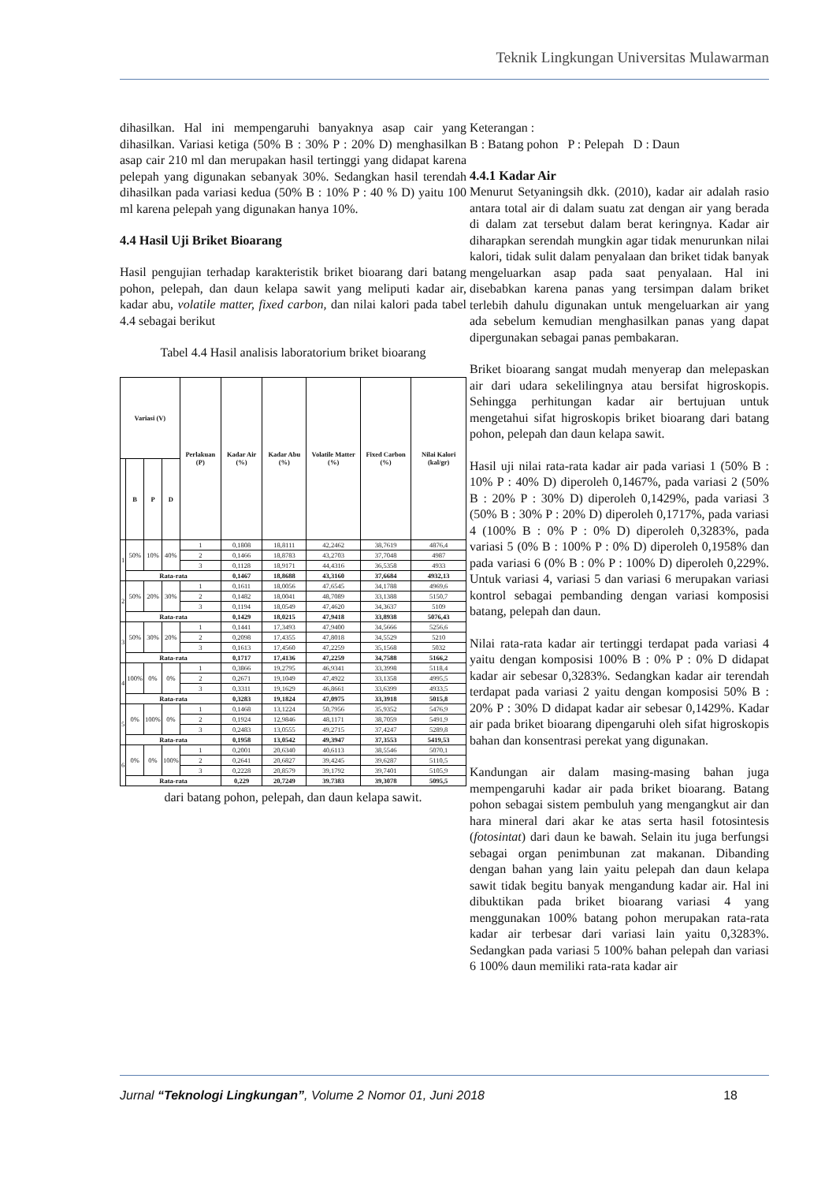Teknik Lingkungan Universitas Mulawarman
dihasilkan. Hal ini mempengaruhi banyaknya asap cair yang dihasilkan. Variasi ketiga (50% B : 30% P : 20% D) menghasilkan asap cair 210 ml dan merupakan hasil tertinggi yang didapat karena pelepah yang digunakan sebanyak 30%. Sedangkan hasil terendah dihasilkan pada variasi kedua (50% B : 10% P : 40 % D) yaitu 100 ml karena pelepah yang digunakan hanya 10%.
4.4 Hasil Uji Briket Bioarang
Hasil pengujian terhadap karakteristik briket bioarang dari batang pohon, pelepah, dan daun kelapa sawit yang meliputi kadar air, kadar abu, volatile matter, fixed carbon, dan nilai kalori pada tabel 4.4 sebagai berikut
Tabel 4.4 Hasil analisis laboratorium briket bioarang
| Variasi (V) | | | | Perlakuan (P) | Kadar Air (%) | Kadar Abu (%) | Volatile Matter (%) | Fixed Carbon (%) | Nilai Kalori (kal/gr) |
| --- | --- | --- | --- | --- | --- | --- | --- | --- | --- |
| | B | P | D | | | | | | |
| 1 | 50% | 10% | 40% | 1 | 0,1808 | 18,8111 | 42,2462 | 38,7619 | 4876,4 |
| | | | | 2 | 0,1466 | 18,8783 | 43,2703 | 37,7048 | 4987 |
| | | | | 3 | 0,1128 | 18,9171 | 44,4316 | 36,5358 | 4933 |
| | Rata-rata | | | | 0,1467 | 18,8688 | 43,3160 | 37,6684 | 4932,13 |
| 2 | 50% | 20% | 30% | 1 | 0,1611 | 18,0056 | 47,6545 | 34,1788 | 4969,6 |
| | | | | 2 | 0,1482 | 18,0041 | 48,7089 | 33,1388 | 5150,7 |
| | | | | 3 | 0,1194 | 18,0549 | 47,4620 | 34,3637 | 5109 |
| | Rata-rata | | | | 0,1429 | 18,0215 | 47,9418 | 33,8938 | 5076,43 |
| 3 | 50% | 30% | 20% | 1 | 0,1441 | 17,3493 | 47,9400 | 34,5666 | 5256,6 |
| | | | | 2 | 0,2098 | 17,4355 | 47,8018 | 34,5529 | 5210 |
| | | | | 3 | 0,1613 | 17,4560 | 47,2259 | 35,1568 | 5032 |
| | Rata-rata | | | | 0,1717 | 17,4136 | 47,2259 | 34,7588 | 5166,2 |
| 4 | 100% | 0% | 0% | 1 | 0,3866 | 19,2795 | 46,9341 | 33,3998 | 5118,4 |
| | | | | 2 | 0,2671 | 19,1049 | 47,4922 | 33,1358 | 4995,5 |
| | | | | 3 | 0,3311 | 19,1629 | 46,8661 | 33,6399 | 4933,5 |
| | Rata-rata | | | | 0,3283 | 19,1824 | 47,0975 | 33,3918 | 5015,8 |
| 5 | 0% | 100% | 0% | 1 | 0,1468 | 13,1224 | 50,7956 | 35,9352 | 5476,9 |
| | | | | 2 | 0,1924 | 12,9846 | 48,1171 | 38,7059 | 5491,9 |
| | | | | 3 | 0,2483 | 13,0555 | 49,2715 | 37,4247 | 5289,8 |
| | Rata-rata | | | | 0,1958 | 13,0542 | 49,3947 | 37,3553 | 5419,53 |
| 6 | 0% | 0% | 100% | 1 | 0,2001 | 20,6340 | 40,6113 | 38,5546 | 5070,1 |
| | | | | 2 | 0,2641 | 20,6827 | 39,4245 | 39,6287 | 5110,5 |
| | | | | 3 | 0,2228 | 20,8579 | 39,1792 | 39,7401 | 5105,9 |
| | Rata-rata | | | | 0,229 | 20,7249 | 39.7383 | 39,3078 | 5095,5 |
dari batang pohon, pelepah, dan daun kelapa sawit.
Keterangan :
B : Batang pohon P : Pelepah D : Daun
4.4.1 Kadar Air
Menurut Setyaningsih dkk. (2010), kadar air adalah rasio antara total air di dalam suatu zat dengan air yang berada di dalam zat tersebut dalam berat keringnya. Kadar air diharapkan serendah mungkin agar tidak menurunkan nilai kalori, tidak sulit dalam penyalaan dan briket tidak banyak mengeluarkan asap pada saat penyalaan. Hal ini disebabkan karena panas yang tersimpan dalam briket terlebih dahulu digunakan untuk mengeluarkan air yang ada sebelum kemudian menghasilkan panas yang dapat dipergunakan sebagai panas pembakaran.
Briket bioarang sangat mudah menyerap dan melepaskan air dari udara sekelilingnya atau bersifat higroskopis. Sehingga perhitungan kadar air bertujuan untuk mengetahui sifat higroskopis briket bioarang dari batang pohon, pelepah dan daun kelapa sawit.
Hasil uji nilai rata-rata kadar air pada variasi 1 (50% B : 10% P : 40% D) diperoleh 0,1467%, pada variasi 2 (50% B : 20% P : 30% D) diperoleh 0,1429%, pada variasi 3 (50% B : 30% P : 20% D) diperoleh 0,1717%, pada variasi 4 (100% B : 0% P : 0% D) diperoleh 0,3283%, pada variasi 5 (0% B : 100% P : 0% D) diperoleh 0,1958% dan pada variasi 6 (0% B : 0% P : 100% D) diperoleh 0,229%. Untuk variasi 4, variasi 5 dan variasi 6 merupakan variasi kontrol sebagai pembanding dengan variasi komposisi batang, pelepah dan daun.
Nilai rata-rata kadar air tertinggi terdapat pada variasi 4 yaitu dengan komposisi 100% B : 0% P : 0% D didapat kadar air sebesar 0,3283%. Sedangkan kadar air terendah terdapat pada variasi 2 yaitu dengan komposisi 50% B : 20% P : 30% D didapat kadar air sebesar 0,1429%. Kadar air pada briket bioarang dipengaruhi oleh sifat higroskopis bahan dan konsentrasi perekat yang digunakan.
Kandungan air dalam masing-masing bahan juga mempengaruhi kadar air pada briket bioarang. Batang pohon sebagai sistem pembuluh yang mengangkut air dan hara mineral dari akar ke atas serta hasil fotosintesis (fotosintat) dari daun ke bawah. Selain itu juga berfungsi sebagai organ penimbunan zat makanan. Dibanding dengan bahan yang lain yaitu pelepah dan daun kelapa sawit tidak begitu banyak mengandung kadar air. Hal ini dibuktikan pada briket bioarang variasi 4 yang menggunakan 100% batang pohon merupakan rata-rata kadar air terbesar dari variasi lain yaitu 0,3283%. Sedangkan pada variasi 5 100% bahan pelepah dan variasi 6 100% daun memiliki rata-rata kadar air
Jurnal “Teknologi Lingkungan”, Volume 2 Nomor 01, Juni 2018 18